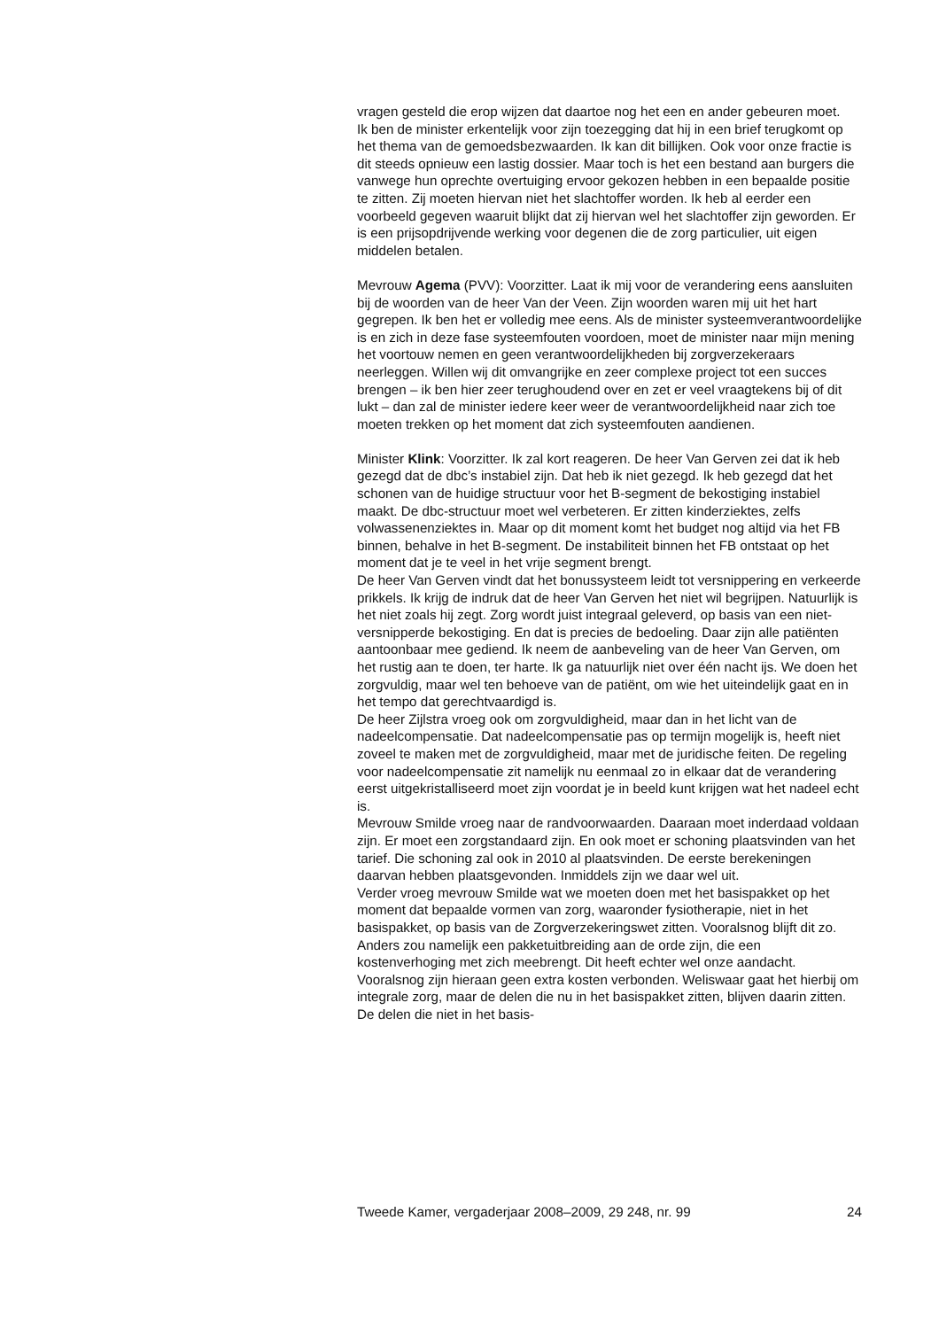vragen gesteld die erop wijzen dat daartoe nog het een en ander gebeuren moet.
Ik ben de minister erkentelijk voor zijn toezegging dat hij in een brief terugkomt op het thema van de gemoedsbezwaarden. Ik kan dit billijken. Ook voor onze fractie is dit steeds opnieuw een lastig dossier. Maar toch is het een bestand aan burgers die vanwege hun oprechte overtuiging ervoor gekozen hebben in een bepaalde positie te zitten. Zij moeten hiervan niet het slachtoffer worden. Ik heb al eerder een voorbeeld gegeven waaruit blijkt dat zij hiervan wel het slachtoffer zijn geworden. Er is een prijsopdrijvende werking voor degenen die de zorg particulier, uit eigen middelen betalen.
Mevrouw Agema (PVV): Voorzitter. Laat ik mij voor de verandering eens aansluiten bij de woorden van de heer Van der Veen. Zijn woorden waren mij uit het hart gegrepen. Ik ben het er volledig mee eens. Als de minister systeemverantwoordelijke is en zich in deze fase systeemfouten voordoen, moet de minister naar mijn mening het voortouw nemen en geen verantwoordelijkheden bij zorgverzekeraars neerleggen. Willen wij dit omvangrijke en zeer complexe project tot een succes brengen – ik ben hier zeer terughoudend over en zet er veel vraagtekens bij of dit lukt – dan zal de minister iedere keer weer de verantwoordelijkheid naar zich toe moeten trekken op het moment dat zich systeemfouten aandienen.
Minister Klink: Voorzitter. Ik zal kort reageren. De heer Van Gerven zei dat ik heb gezegd dat de dbc’s instabiel zijn. Dat heb ik niet gezegd. Ik heb gezegd dat het schonen van de huidige structuur voor het B-segment de bekostiging instabiel maakt. De dbc-structuur moet wel verbeteren. Er zitten kinderziektes, zelfs volwassenenziektes in. Maar op dit moment komt het budget nog altijd via het FB binnen, behalve in het B-segment. De instabiliteit binnen het FB ontstaat op het moment dat je te veel in het vrije segment brengt.
De heer Van Gerven vindt dat het bonussysteem leidt tot versnippering en verkeerde prikkels. Ik krijg de indruk dat de heer Van Gerven het niet wil begrijpen. Natuurlijk is het niet zoals hij zegt. Zorg wordt juist integraal geleverd, op basis van een niet-versnipperde bekostiging. En dat is precies de bedoeling. Daar zijn alle patiënten aantoonbaar mee gediend. Ik neem de aanbeveling van de heer Van Gerven, om het rustig aan te doen, ter harte. Ik ga natuurlijk niet over één nacht ijs. We doen het zorgvuldig, maar wel ten behoeve van de patiënt, om wie het uiteindelijk gaat en in het tempo dat gerechtvaardigd is.
De heer Zijlstra vroeg ook om zorgvuldigheid, maar dan in het licht van de nadeelcompensatie. Dat nadeelcompensatie pas op termijn mogelijk is, heeft niet zoveel te maken met de zorgvuldigheid, maar met de juridische feiten. De regeling voor nadeelcompensatie zit namelijk nu eenmaal zo in elkaar dat de verandering eerst uitgekristalliseerd moet zijn voordat je in beeld kunt krijgen wat het nadeel echt is.
Mevrouw Smilde vroeg naar de randvoorwaarden. Daaraan moet inderdaad voldaan zijn. Er moet een zorgstandaard zijn. En ook moet er schoning plaatsvinden van het tarief. Die schoning zal ook in 2010 al plaatsvinden. De eerste berekeningen daarvan hebben plaatsgevonden. Inmiddels zijn we daar wel uit.
Verder vroeg mevrouw Smilde wat we moeten doen met het basispakket op het moment dat bepaalde vormen van zorg, waaronder fysiotherapie, niet in het basispakket, op basis van de Zorgverzekeringswet zitten. Vooralsnog blijft dit zo. Anders zou namelijk een pakketuitbreiding aan de orde zijn, die een kostenverhoging met zich meebrengt. Dit heeft echter wel onze aandacht. Vooralsnog zijn hieraan geen extra kosten verbonden. Weliswaar gaat het hierbij om integrale zorg, maar de delen die nu in het basispakket zitten, blijven daarin zitten. De delen die niet in het basis-
Tweede Kamer, vergaderjaar 2008–2009, 29 248, nr. 99 24